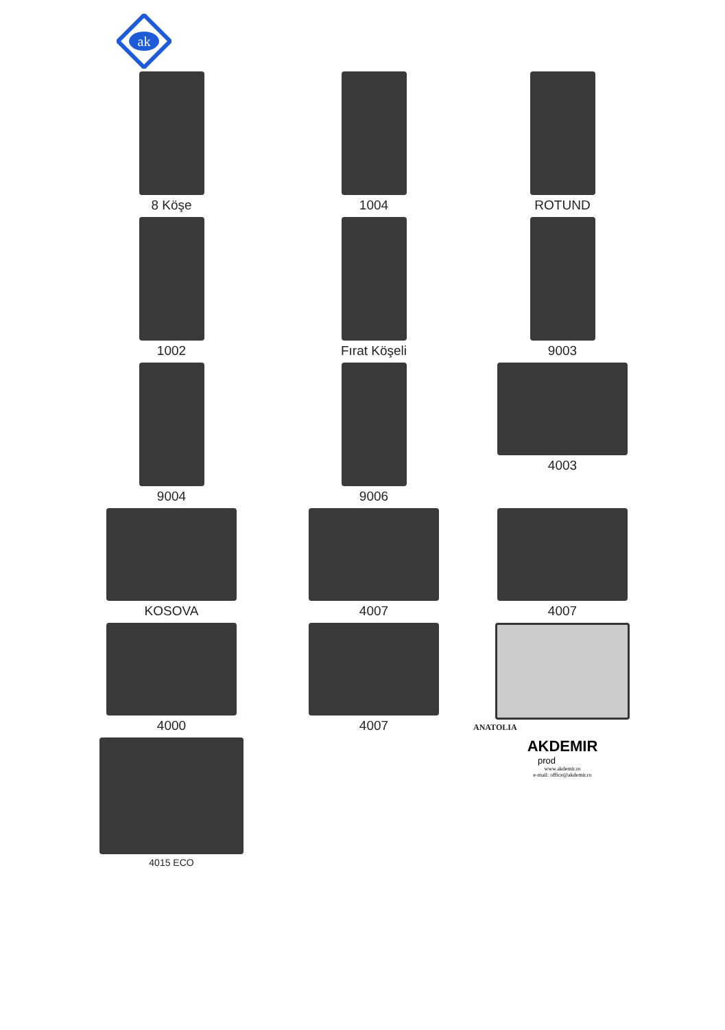ak
8 Köşe
1004
ROTUND
1002
Fırat Köşeli
9003
9004
9006
4003
KOSOVA
4007
4007
4000
4007
ANATOLIA
4015 ECO
AKDEMIR
prod
www.akdemir.ro
e-mail: office@akdemir.ro